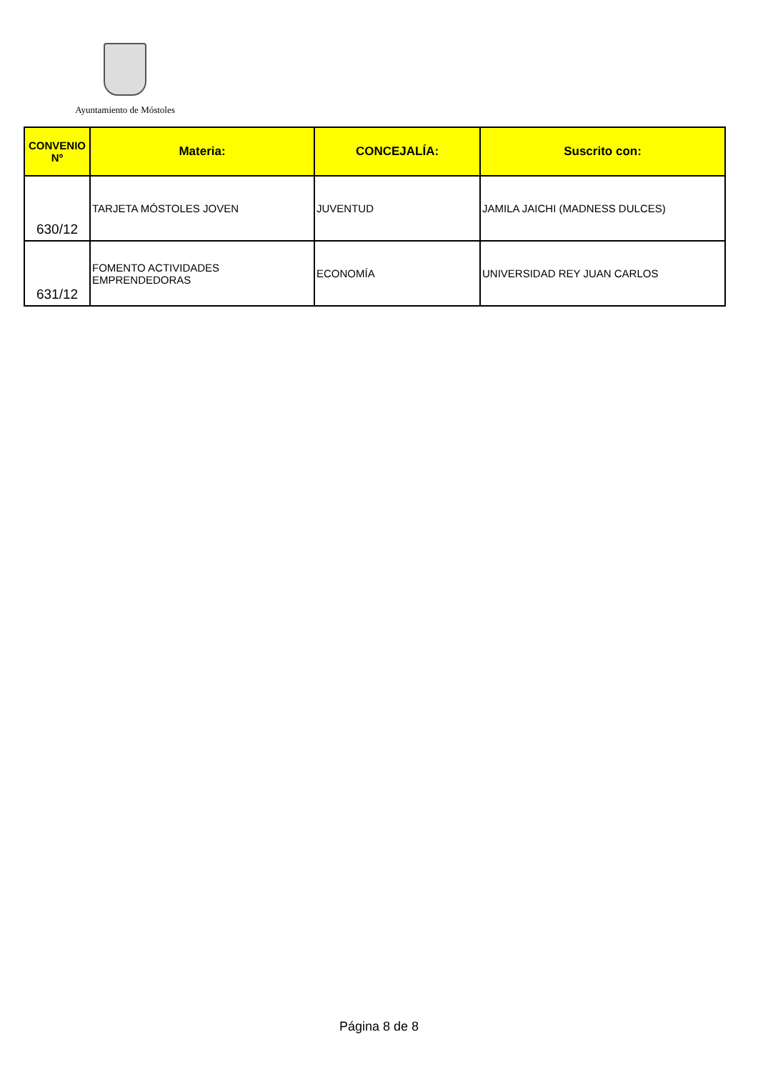Ayuntamiento de Móstoles
| CONVENIO Nº | Materia: | CONCEJALÍA: | Suscrito con: |
| --- | --- | --- | --- |
| 630/12 | TARJETA MÓSTOLES JOVEN | JUVENTUD | JAMILA JAICHI (MADNESS DULCES) |
| 631/12 | FOMENTO ACTIVIDADES EMPRENDEDORAS | ECONOMÍA | UNIVERSIDAD REY JUAN CARLOS |
Página 8 de 8